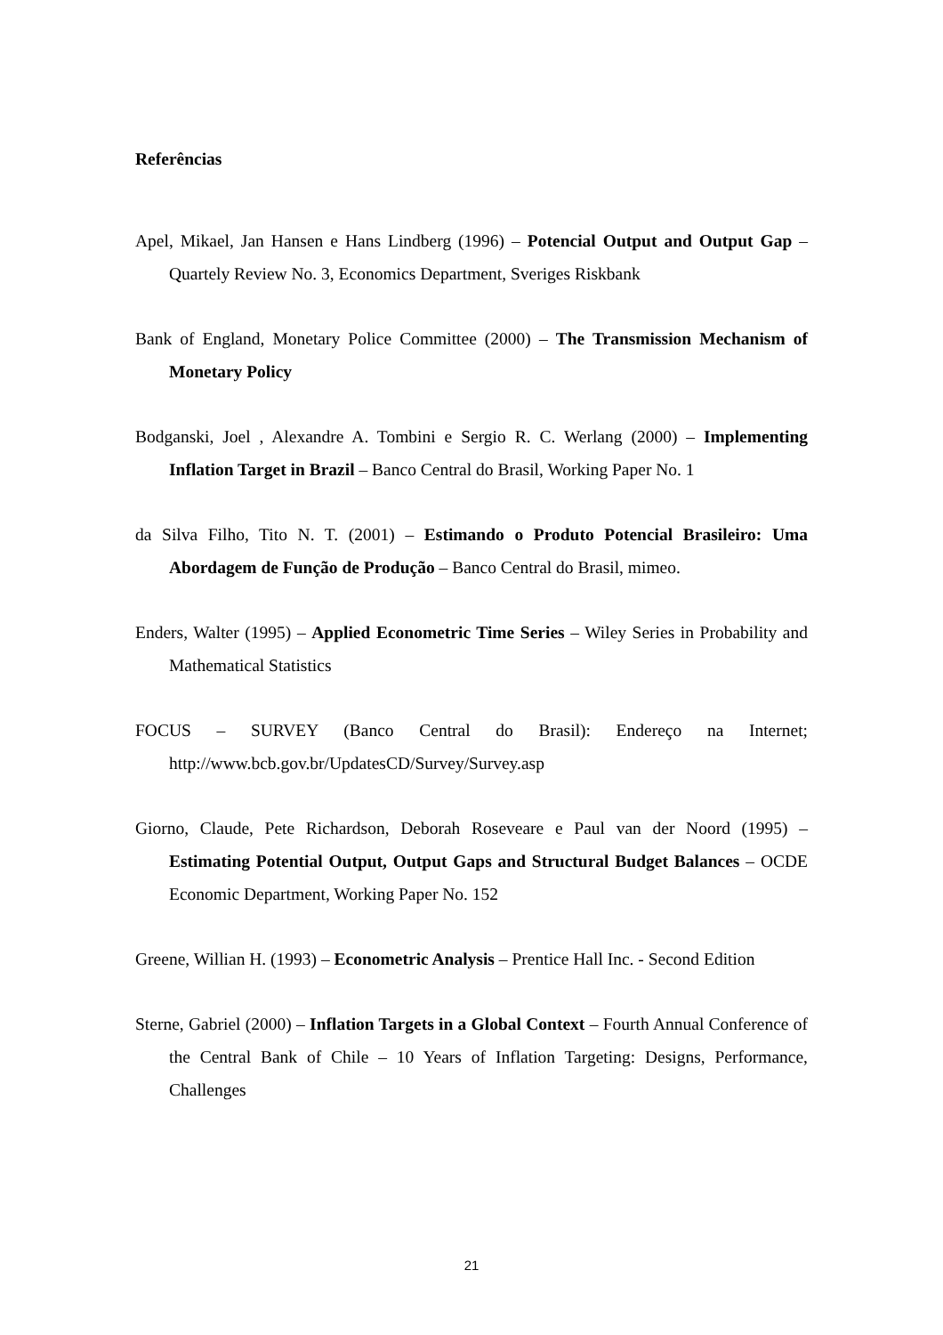Referências
Apel, Mikael, Jan Hansen e Hans Lindberg (1996) – Potencial Output and Output Gap – Quartely Review No. 3, Economics Department, Sveriges Riskbank
Bank of England, Monetary Police Committee (2000) – The Transmission Mechanism of Monetary Policy
Bodganski, Joel , Alexandre A. Tombini e Sergio R. C. Werlang (2000) – Implementing Inflation Target in Brazil – Banco Central do Brasil, Working Paper No. 1
da Silva Filho, Tito N. T. (2001) – Estimando o Produto Potencial Brasileiro: Uma Abordagem de Função de Produção – Banco Central do Brasil, mimeo.
Enders, Walter (1995) – Applied Econometric Time Series – Wiley Series in Probability and Mathematical Statistics
FOCUS – SURVEY (Banco Central do Brasil): Endereço na Internet; http://www.bcb.gov.br/UpdatesCD/Survey/Survey.asp
Giorno, Claude, Pete Richardson, Deborah Roseveare e Paul van der Noord (1995) – Estimating Potential Output, Output Gaps and Structural Budget Balances – OCDE Economic Department, Working Paper No. 152
Greene, Willian H. (1993) – Econometric Analysis – Prentice Hall Inc. - Second Edition
Sterne, Gabriel (2000) – Inflation Targets in a Global Context – Fourth Annual Conference of the Central Bank of Chile – 10 Years of Inflation Targeting: Designs, Performance, Challenges
21